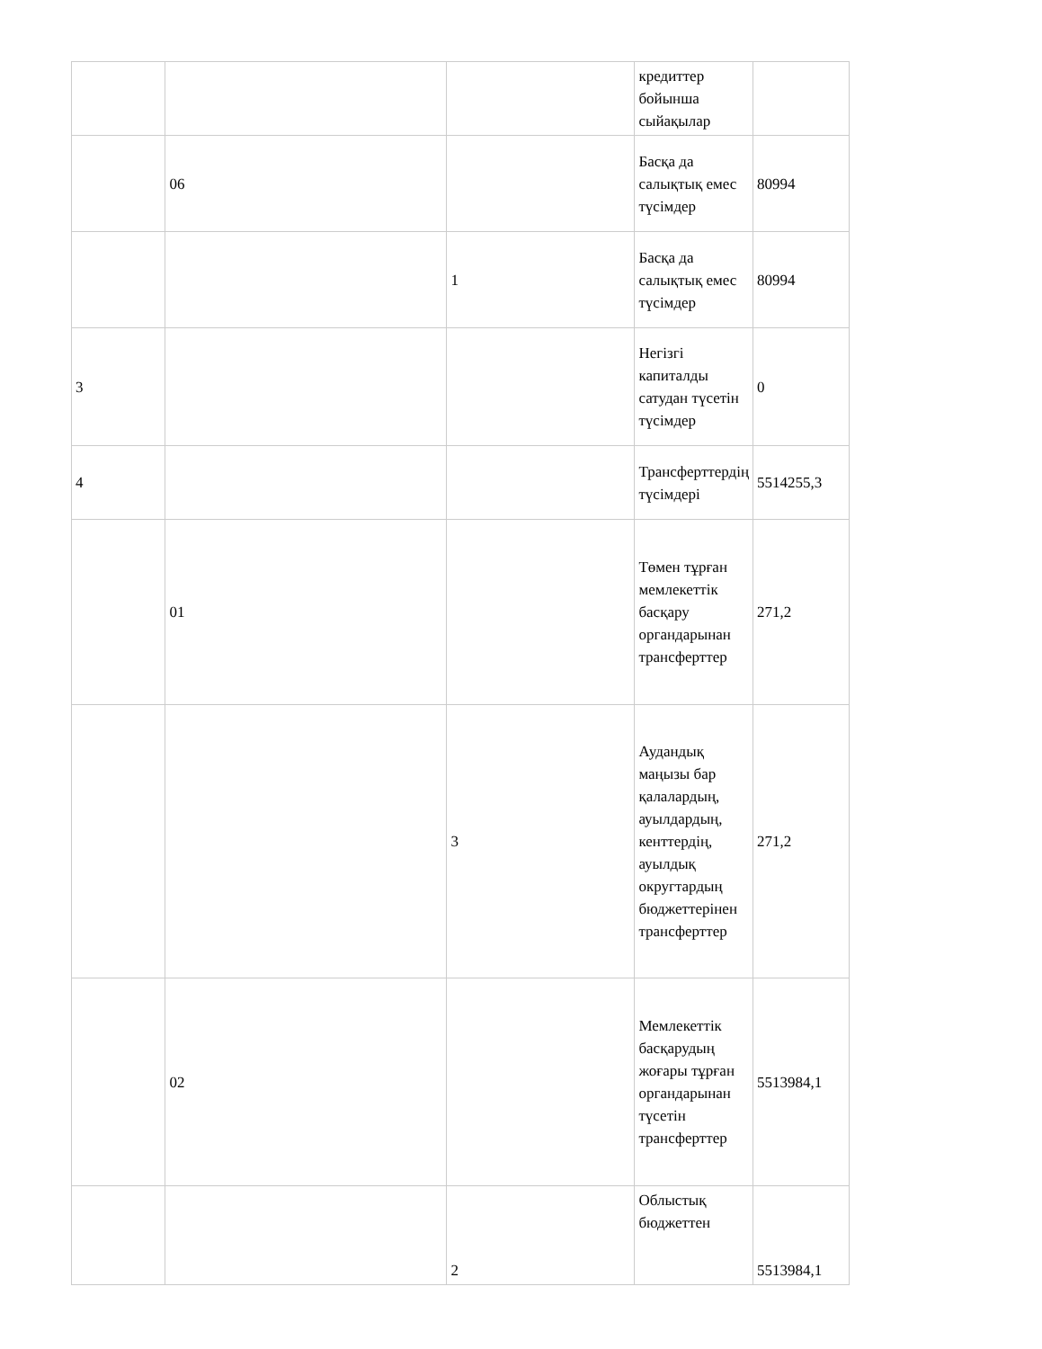| | | | кредиттер бойынша сыйақылар | |
| | 06 | | Басқа да салықтық емес түсімдер | 80994 |
| | | 1 | Басқа да салықтық емес түсімдер | 80994 |
| 3 | | | Негізгі капиталды сатудан түсетін түсімдер | 0 |
| 4 | | | Трансферттердің түсімдері | 5514255,3 |
| | 01 | | Төмен тұрған мемлекеттік басқару органдарынан трансферттер | 271,2 |
| | | 3 | Аудандық маңызы бар қалалардың, ауылдардың, кенттердің, ауылдық округтардың бюджеттерінен трансферттер | 271,2 |
| | 02 | | Мемлекеттік басқарудың жоғары тұрған органдарынан түсетін трансферттер | 5513984,1 |
| | | 2 | Облыстық бюджеттен | 5513984,1 |